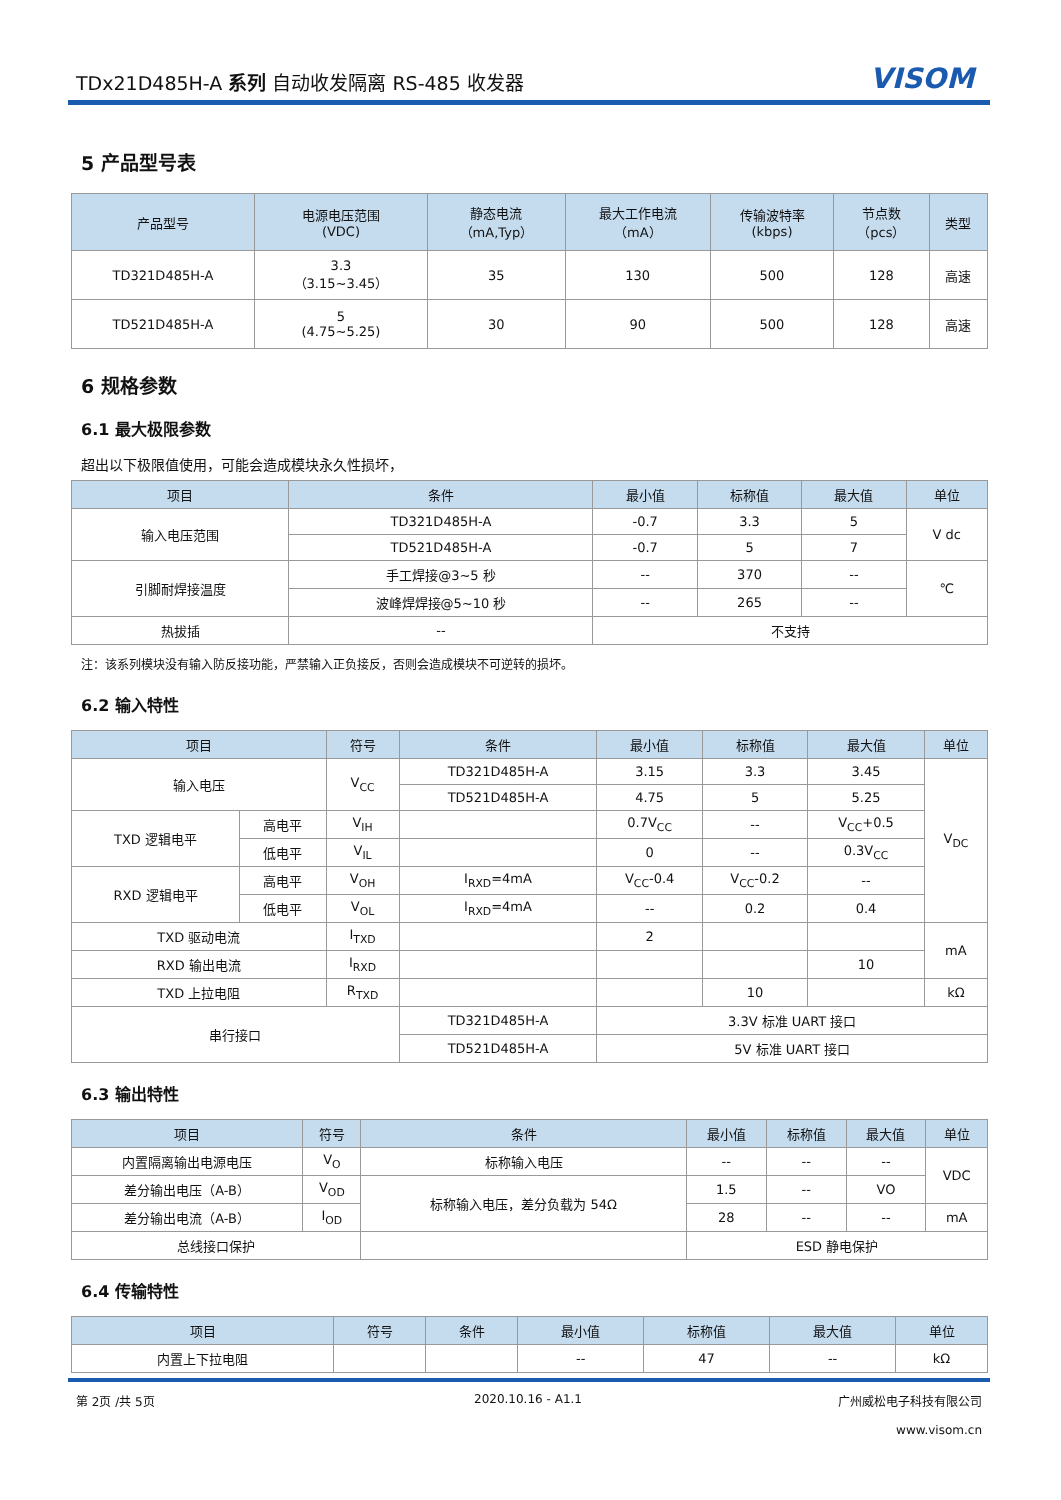TDx21D485H-A 系列 自动收发隔离 RS-485 收发器 VISOM
5 产品型号表
| 产品型号 | 电源电压范围 (VDC) | 静态电流 （mA,Typ） | 最大工作电流 （mA） | 传输波特率 (kbps) | 节点数 （pcs） | 类型 |
| --- | --- | --- | --- | --- | --- | --- |
| TD321D485H-A | 3.3 （3.15~3.45） | 35 | 130 | 500 | 128 | 高速 |
| TD521D485H-A | 5 (4.75~5.25) | 30 | 90 | 500 | 128 | 高速 |
6 规格参数
6.1 最大极限参数
超出以下极限值使用，可能会造成模块永久性损坏，
| 项目 | 条件 | 最小值 | 标称值 | 最大值 | 单位 |
| --- | --- | --- | --- | --- | --- |
| 输入电压范围 | TD321D485H-A | -0.7 | 3.3 | 5 | V dc |
| | TD521D485H-A | -0.7 | 5 | 7 | |
| 引脚耐焊接温度 | 手工焊接@3~5 秒 | -- | 370 | -- | ℃ |
| | 波峰焊焊接@5~10 秒 | -- | 265 | -- | |
| 热拔插 | -- | 不支持 | | | |
注：该系列模块没有输入防反接功能，严禁输入正负接反，否则会造成模块不可逆转的损坏。
6.2 输入特性
| 项目 | | 符号 | 条件 | 最小值 | 标称值 | 最大值 | 单位 |
| --- | --- | --- | --- | --- | --- | --- | --- |
| 输入电压 | | V<sub>CC</sub> | TD321D485H-A | 3.15 | 3.3 | 3.45 | V<sub>DC</sub> |
| | | | TD521D485H-A | 4.75 | 5 | 5.25 | |
| TXD 逻辑电平 | 高电平 | V<sub>IH</sub> | | 0.7V<sub>CC</sub> | -- | V<sub>CC</sub>+0.5 | |
| | 低电平 | V<sub>IL</sub> | | 0 | -- | 0.3V<sub>CC</sub> | |
| RXD 逻辑电平 | 高电平 | V<sub>OH</sub> | I<sub>RXD</sub>=4mA | V<sub>CC</sub>-0.4 | V<sub>CC</sub>-0.2 | -- | |
| | 低电平 | V<sub>OL</sub> | I<sub>RXD</sub>=4mA | -- | 0.2 | 0.4 | |
| TXD 驱动电流 | | I<sub>TXD</sub> | | 2 | | | mA |
| RXD 输出电流 | | I<sub>RXD</sub> | | | | 10 | |
| TXD 上拉电阻 | | R<sub>TXD</sub> | | | 10 | | kΩ |
| 串行接口 | | | TD321D485H-A | 3.3V 标准 UART 接口 | | | |
| | | | TD521D485H-A | 5V 标准 UART 接口 | | | |
6.3 输出特性
| 项目 | 符号 | 条件 | 最小值 | 标称值 | 最大值 | 单位 |
| --- | --- | --- | --- | --- | --- | --- |
| 内置隔离输出电源电压 | V<sub>O</sub> | 标称输入电压 | -- | -- | -- | VDC |
| 差分输出电压（A-B） | V<sub>OD</sub> | 标称输入电压，差分负载为 54Ω | 1.5 | -- | VO | |
| 差分输出电流（A-B） | I<sub>OD</sub> | | 28 | -- | -- | mA |
| 总线接口保护 | | | ESD 静电保护 | | | |
6.4 传输特性
| 项目 | 符号 | 条件 | 最小值 | 标称值 | 最大值 | 单位 |
| --- | --- | --- | --- | --- | --- | --- |
| 内置上下拉电阻 | | | -- | 47 | -- | kΩ |
第 2页 /共 5页 2020.10.16 - A1.1
广州威松电子科技有限公司
www.visom.cn